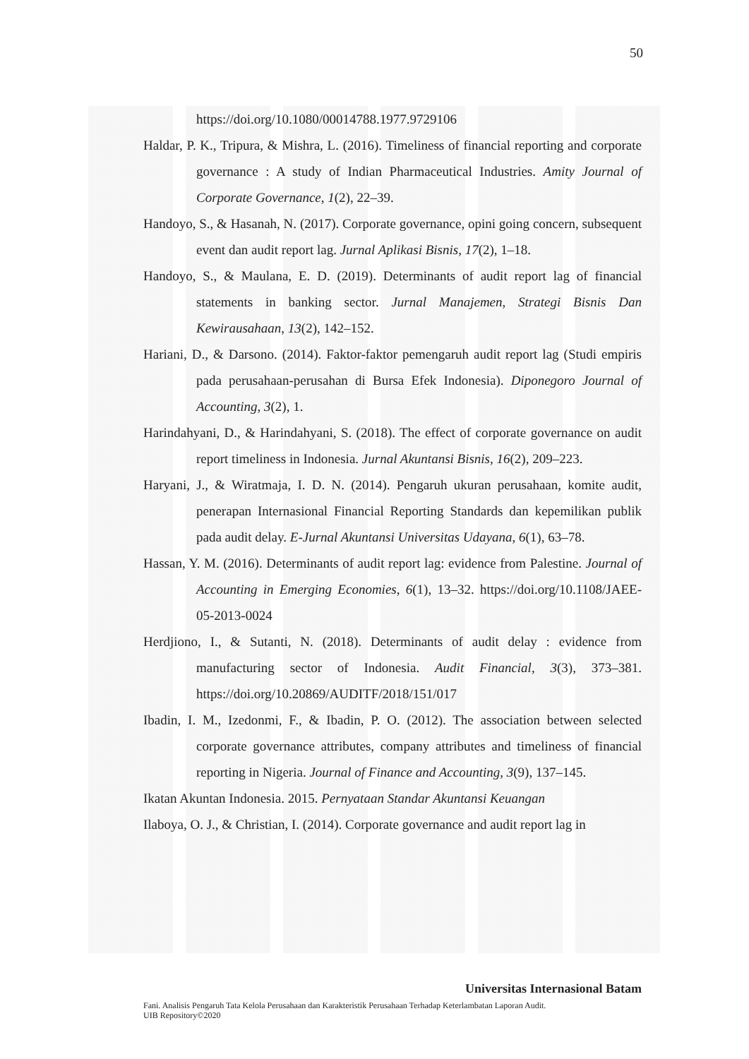50
https://doi.org/10.1080/00014788.1977.9729106
Haldar, P. K., Tripura, & Mishra, L. (2016). Timeliness of financial reporting and corporate governance : A study of Indian Pharmaceutical Industries. Amity Journal of Corporate Governance, 1(2), 22–39.
Handoyo, S., & Hasanah, N. (2017). Corporate governance, opini going concern, subsequent event dan audit report lag. Jurnal Aplikasi Bisnis, 17(2), 1–18.
Handoyo, S., & Maulana, E. D. (2019). Determinants of audit report lag of financial statements in banking sector. Jurnal Manajemen, Strategi Bisnis Dan Kewirausahaan, 13(2), 142–152.
Hariani, D., & Darsono. (2014). Faktor-faktor pemengaruh audit report lag (Studi empiris pada perusahaan-perusahan di Bursa Efek Indonesia). Diponegoro Journal of Accounting, 3(2), 1.
Harindahyani, D., & Harindahyani, S. (2018). The effect of corporate governance on audit report timeliness in Indonesia. Jurnal Akuntansi Bisnis, 16(2), 209–223.
Haryani, J., & Wiratmaja, I. D. N. (2014). Pengaruh ukuran perusahaan, komite audit, penerapan Internasional Financial Reporting Standards dan kepemilikan publik pada audit delay. E-Jurnal Akuntansi Universitas Udayana, 6(1), 63–78.
Hassan, Y. M. (2016). Determinants of audit report lag: evidence from Palestine. Journal of Accounting in Emerging Economies, 6(1), 13–32. https://doi.org/10.1108/JAEE-05-2013-0024
Herdjiono, I., & Sutanti, N. (2018). Determinants of audit delay : evidence from manufacturing sector of Indonesia. Audit Financial, 3(3), 373–381. https://doi.org/10.20869/AUDITF/2018/151/017
Ibadin, I. M., Izedonmi, F., & Ibadin, P. O. (2012). The association between selected corporate governance attributes, company attributes and timeliness of financial reporting in Nigeria. Journal of Finance and Accounting, 3(9), 137–145.
Ikatan Akuntan Indonesia. 2015. Pernyataan Standar Akuntansi Keuangan
Ilaboya, O. J., & Christian, I. (2014). Corporate governance and audit report lag in
Universitas Internasional Batam
Fani. Analisis Pengaruh Tata Kelola Perusahaan dan Karakteristik Perusahaan Terhadap Keterlambatan Laporan Audit.
UIB Repository©2020